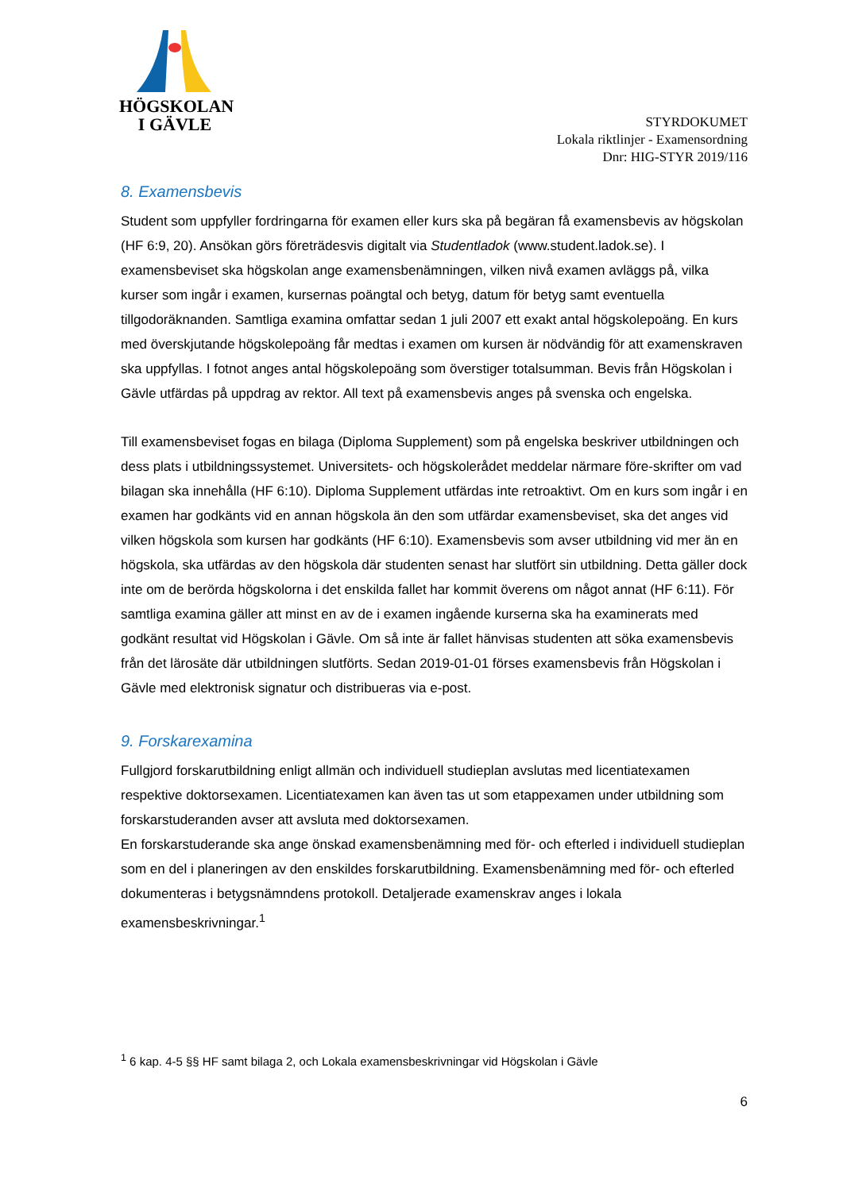HÖGSKOLAN
I GÄVLE
STYRDOKUMET
Lokala riktlinjer - Examensordning
Dnr: HIG-STYR 2019/116
8. Examensbevis
Student som uppfyller fordringarna för examen eller kurs ska på begäran få examensbevis av högskolan (HF 6:9, 20). Ansökan görs företrädesvis digitalt via Studentladok (www.student.ladok.se). I examensbeviset ska högskolan ange examensbenämningen, vilken nivå examen avläggs på, vilka kurser som ingår i examen, kursernas poängtal och betyg, datum för betyg samt eventuella tillgodoräknanden. Samtliga examina omfattar sedan 1 juli 2007 ett exakt antal högskolepoäng. En kurs med överskjutande högskolepoäng får medtas i examen om kursen är nödvändig för att examenskraven ska uppfyllas. I fotnot anges antal högskolepoäng som överstiger totalsumman. Bevis från Högskolan i Gävle utfärdas på uppdrag av rektor. All text på examensbevis anges på svenska och engelska.
Till examensbeviset fogas en bilaga (Diploma Supplement) som på engelska beskriver utbildningen och dess plats i utbildningssystemet. Universitets- och högskolerådet meddelar närmare före-skrifter om vad bilagan ska innehålla (HF 6:10). Diploma Supplement utfärdas inte retroaktivt. Om en kurs som ingår i en examen har godkänts vid en annan högskola än den som utfärdar examensbeviset, ska det anges vid vilken högskola som kursen har godkänts (HF 6:10). Examensbevis som avser utbildning vid mer än en högskola, ska utfärdas av den högskola där studenten senast har slutfört sin utbildning. Detta gäller dock inte om de berörda högskolorna i det enskilda fallet har kommit överens om något annat (HF 6:11). För samtliga examina gäller att minst en av de i examen ingående kurserna ska ha examinerats med godkänt resultat vid Högskolan i Gävle. Om så inte är fallet hänvisas studenten att söka examensbevis från det lärosäte där utbildningen slutförts. Sedan 2019-01-01 förses examensbevis från Högskolan i Gävle med elektronisk signatur och distribueras via e-post.
9. Forskarexamina
Fullgjord forskarutbildning enligt allmän och individuell studieplan avslutas med licentiatexamen respektive doktorsexamen. Licentiatexamen kan även tas ut som etappexamen under utbildning som forskarstuderanden avser att avsluta med doktorsexamen.
En forskarstuderande ska ange önskad examensbenämning med för- och efterled i individuell studieplan som en del i planeringen av den enskildes forskarutbildning. Examensbenämning med för- och efterled dokumenteras i betygsnämndens protokoll. Detaljerade examenskrav anges i lokala examensbeskrivningar.<sup>1</sup>
<sup>1</sup> 6 kap. 4-5 §§ HF samt bilaga 2, och Lokala examensbeskrivningar vid Högskolan i Gävle
6